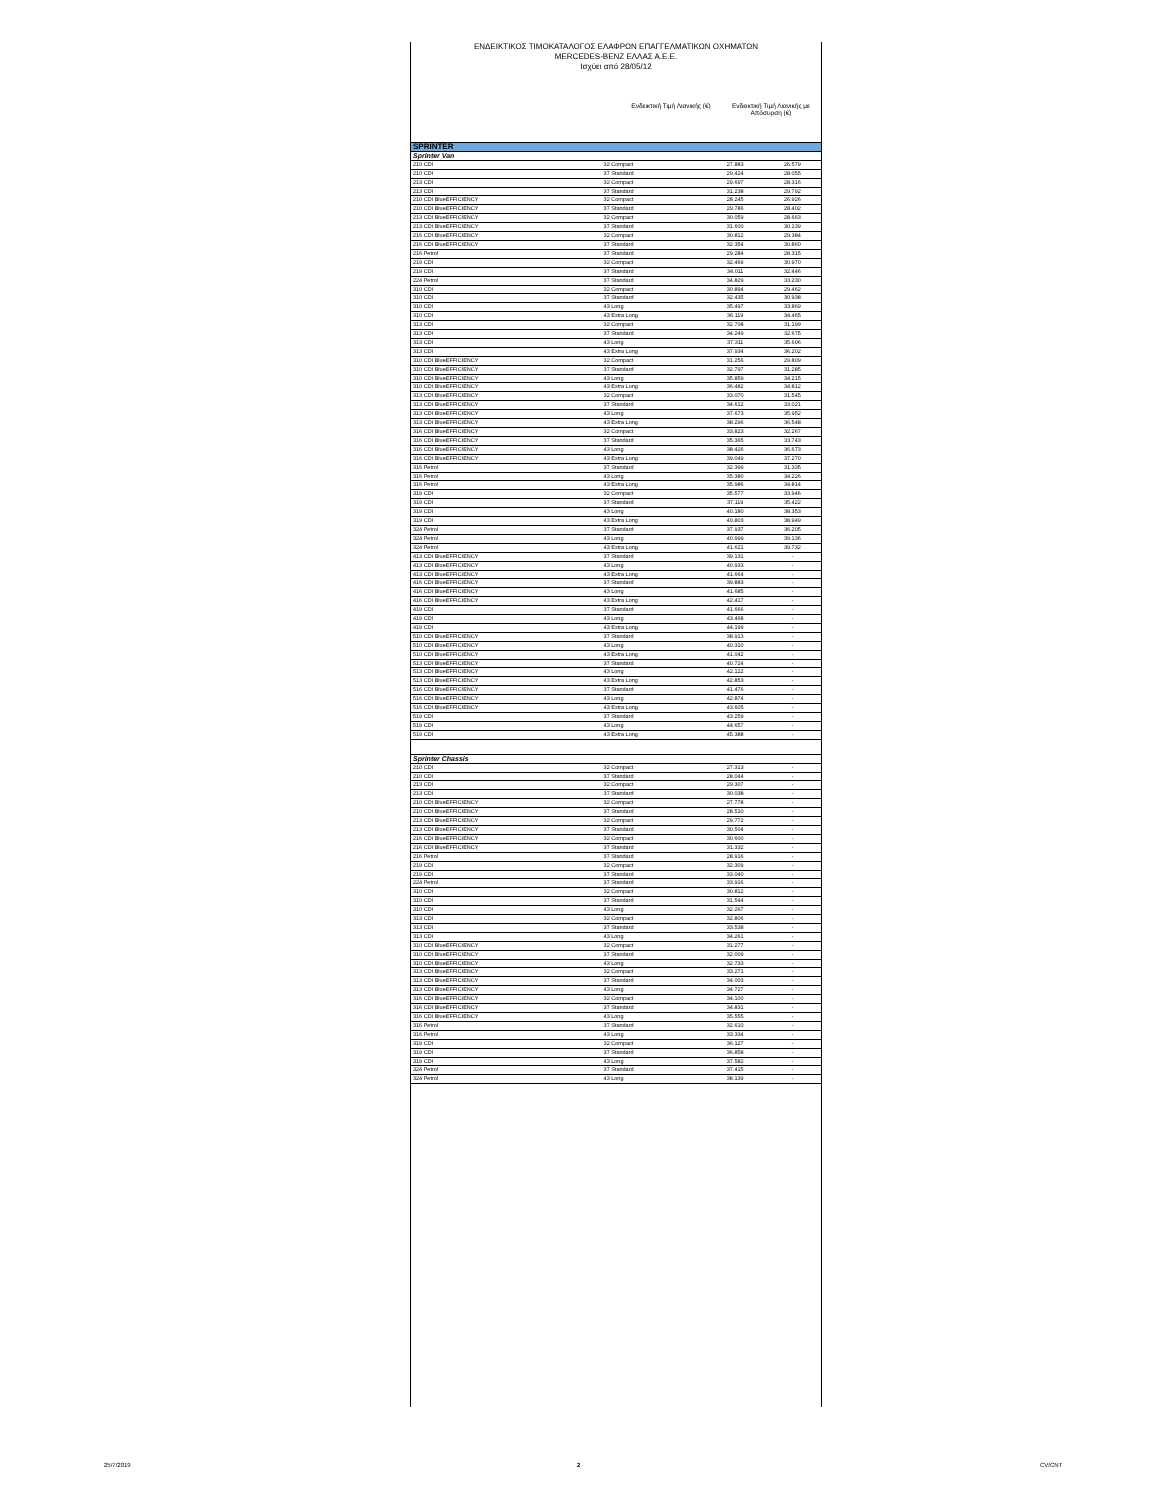ΕΝΔΕΙΚΤΙΚΟΣ ΤΙΜΟΚΑΤΑΛΟΓΟΣ ΕΛΑΦΡΩΝ ΕΠΑΓΓΕΛΜΑΤΙΚΩΝ ΟΧΗΜΑΤΩΝ
MERCEDES-BENZ ΕΛΛΑΣ Α.Ε.Ε.
Ισχύει από 28/05/12
Ενδεικτική Τιμή Λιανικής (€)
Ενδεικτική Τιμή Λιανικής με Απόσυρση (€)
| SPRINTER | | | |
| Sprinter Van | | | |
| 210 CDI | 32 Compact | 27.883 | 26.579 |
| 210 CDI | 37 Standard | 29.424 | 28.055 |
| 213 CDI | 32 Compact | 29.697 | 28.316 |
| 213 CDI | 37 Standard | 31.238 | 29.792 |
| 210 CDI BlueEFFICIENCY | 32 Compact | 28.245 | 26.926 |
| 210 CDI BlueEFFICIENCY | 37 Standard | 29.786 | 28.402 |
| 213 CDI BlueEFFICIENCY | 32 Compact | 30.059 | 28.663 |
| 213 CDI BlueEFFICIENCY | 37 Standard | 31.600 | 30.139 |
| 216 CDI BlueEFFICIENCY | 32 Compact | 30.812 | 29.384 |
| 216 CDI BlueEFFICIENCY | 37 Standard | 32.354 | 30.860 |
| 216 Petrol | 37 Standard | 29.284 | 28.315 |
| 219 CDI | 32 Compact | 32.469 | 30.970 |
| 219 CDI | 37 Standard | 34.011 | 32.446 |
| 224 Petrol | 37 Standard | 34.829 | 33.230 |
| 310 CDI | 32 Compact | 30.894 | 29.462 |
| 310 CDI | 37 Standard | 32.435 | 30.938 |
| 310 CDI | 43 Long | 35.497 | 33.869 |
| 310 CDI | 43 Extra Long | 36.119 | 34.465 |
| 313 CDI | 32 Compact | 32.708 | 31.199 |
| 313 CDI | 37 Standard | 34.249 | 32.675 |
| 313 CDI | 43 Long | 37.311 | 35.606 |
| 313 CDI | 43 Extra Long | 37.934 | 36.202 |
| 310 CDI BlueEFFICIENCY | 32 Compact | 31.256 | 29.809 |
| 310 CDI BlueEFFICIENCY | 37 Standard | 32.797 | 31.285 |
| 310 CDI BlueEFFICIENCY | 43 Long | 35.859 | 34.215 |
| 310 CDI BlueEFFICIENCY | 43 Extra Long | 36.482 | 34.812 |
| 313 CDI BlueEFFICIENCY | 32 Compact | 33.070 | 31.545 |
| 313 CDI BlueEFFICIENCY | 37 Standard | 34.612 | 33.021 |
| 313 CDI BlueEFFICIENCY | 43 Long | 37.673 | 35.952 |
| 313 CDI BlueEFFICIENCY | 43 Extra Long | 38.296 | 36.548 |
| 316 CDI BlueEFFICIENCY | 32 Compact | 33.823 | 32.267 |
| 316 CDI BlueEFFICIENCY | 37 Standard | 35.365 | 33.743 |
| 316 CDI BlueEFFICIENCY | 43 Long | 38.426 | 36.673 |
| 316 CDI BlueEFFICIENCY | 43 Extra Long | 39.049 | 37.270 |
| 316 Petrol | 37 Standard | 32.399 | 31.335 |
| 316 Petrol | 43 Long | 35.380 | 34.226 |
| 316 Petrol | 43 Extra Long | 35.986 | 34.814 |
| 319 CDI | 32 Compact | 35.577 | 33.946 |
| 319 CDI | 37 Standard | 37.119 | 35.422 |
| 319 CDI | 43 Long | 40.180 | 38.353 |
| 319 CDI | 43 Extra Long | 40.803 | 38.949 |
| 324 Petrol | 37 Standard | 37.937 | 36.205 |
| 324 Petrol | 43 Long | 40.999 | 39.136 |
| 324 Petrol | 43 Extra Long | 41.621 | 39.732 |
| 413 CDI BlueEFFICIENCY | 37 Standard | 39.131 | - |
| 413 CDI BlueEFFICIENCY | 43 Long | 40.933 | - |
| 413 CDI BlueEFFICIENCY | 43 Extra Long | 41.664 | - |
| 416 CDI BlueEFFICIENCY | 37 Standard | 39.883 | - |
| 416 CDI BlueEFFICIENCY | 43 Long | 41.685 | - |
| 416 CDI BlueEFFICIENCY | 43 Extra Long | 42.417 | - |
| 419 CDI | 37 Standard | 41.666 | - |
| 419 CDI | 43 Long | 43.468 | - |
| 419 CDI | 43 Extra Long | 44.199 | - |
| 510 CDI BlueEFFICIENCY | 37 Standard | 38.913 | - |
| 510 CDI BlueEFFICIENCY | 43 Long | 40.310 | - |
| 510 CDI BlueEFFICIENCY | 43 Extra Long | 41.042 | - |
| 513 CDI BlueEFFICIENCY | 37 Standard | 40.724 | - |
| 513 CDI BlueEFFICIENCY | 43 Long | 42.122 | - |
| 513 CDI BlueEFFICIENCY | 43 Extra Long | 42.853 | - |
| 516 CDI BlueEFFICIENCY | 37 Standard | 41.476 | - |
| 516 CDI BlueEFFICIENCY | 43 Long | 42.874 | - |
| 516 CDI BlueEFFICIENCY | 43 Extra Long | 43.605 | - |
| 519 CDI | 37 Standard | 43.259 | - |
| 519 CDI | 43 Long | 44.657 | - |
| 519 CDI | 43 Extra Long | 45.388 | - |
| Sprinter Chassis | | | |
| 210 CDI | 32 Compact | 27.313 | - |
| 210 CDI | 37 Standard | 28.044 | - |
| 213 CDI | 32 Compact | 29.307 | - |
| 213 CDI | 37 Standard | 30.038 | - |
| 210 CDI BlueEFFICIENCY | 32 Compact | 27.778 | - |
| 210 CDI BlueEFFICIENCY | 37 Standard | 28.510 | - |
| 213 CDI BlueEFFICIENCY | 32 Compact | 29.772 | - |
| 213 CDI BlueEFFICIENCY | 37 Standard | 30.504 | - |
| 216 CDI BlueEFFICIENCY | 32 Compact | 30.600 | - |
| 216 CDI BlueEFFICIENCY | 37 Standard | 31.332 | - |
| 216 Petrol | 37 Standard | 28.916 | - |
| 219 CDI | 32 Compact | 32.309 | - |
| 219 CDI | 37 Standard | 33.040 | - |
| 224 Petrol | 37 Standard | 33.916 | - |
| 310 CDI | 32 Compact | 30.812 | - |
| 310 CDI | 37 Standard | 31.544 | - |
| 310 CDI | 43 Long | 32.267 | - |
| 313 CDI | 32 Compact | 32.806 | - |
| 313 CDI | 37 Standard | 33.538 | - |
| 313 CDI | 43 Long | 34.261 | - |
| 310 CDI BlueEFFICIENCY | 32 Compact | 31.277 | - |
| 310 CDI BlueEFFICIENCY | 37 Standard | 32.009 | - |
| 310 CDI BlueEFFICIENCY | 43 Long | 32.733 | - |
| 313 CDI BlueEFFICIENCY | 32 Compact | 33.271 | - |
| 313 CDI BlueEFFICIENCY | 37 Standard | 34.003 | - |
| 313 CDI BlueEFFICIENCY | 43 Long | 34.727 | - |
| 316 CDI BlueEFFICIENCY | 32 Compact | 34.100 | - |
| 316 CDI BlueEFFICIENCY | 37 Standard | 34.831 | - |
| 316 CDI BlueEFFICIENCY | 43 Long | 35.555 | - |
| 316 Petrol | 37 Standard | 32.610 | - |
| 316 Petrol | 43 Long | 33.334 | - |
| 319 CDI | 32 Compact | 36.127 | - |
| 319 CDI | 37 Standard | 36.858 | - |
| 319 CDI | 43 Long | 37.582 | - |
| 324 Petrol | 37 Standard | 37.415 | - |
| 324 Petrol | 43 Long | 38.139 | - |
25/7/2019 2 CV/CNT